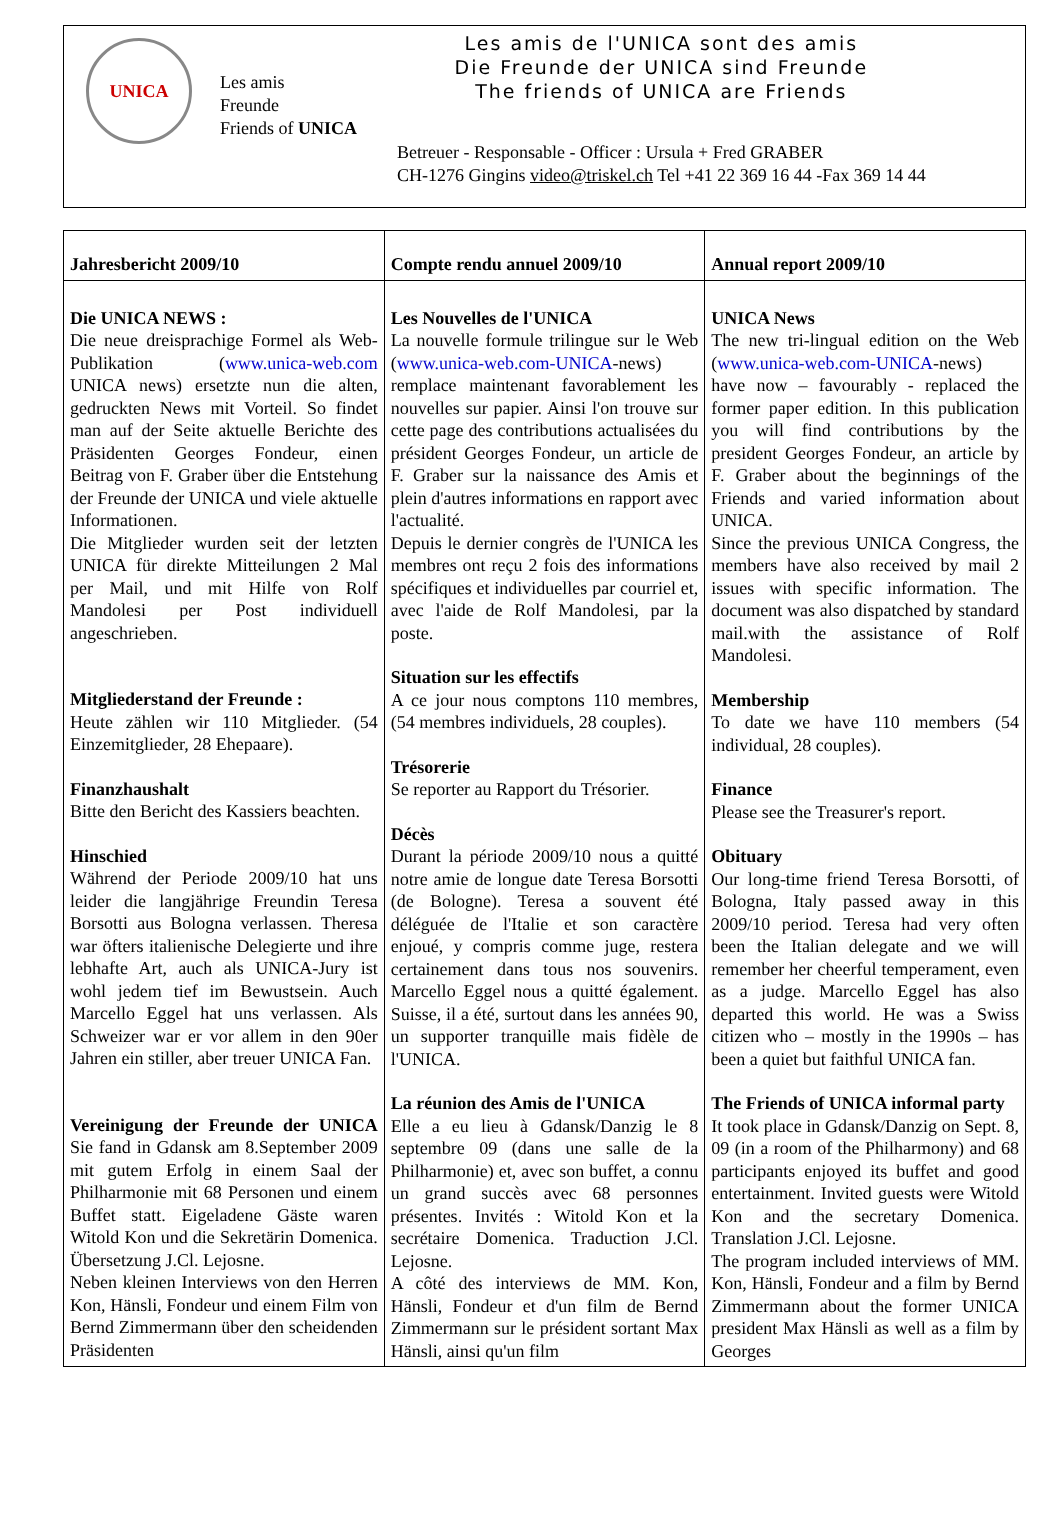UNICA
Les amis
Freunde
Friends of UNICA
Les amis de l'UNICA sont des amis
Die Freunde der UNICA sind Freunde
The friends of UNICA are Friends
Betreuer - Responsable - Officer : Ursula + Fred GRABER
CH-1276 Gingins video@triskel.ch Tel +41 22 369 16 44 -Fax 369 14 44
| Jahresbericht 2009/10 | Compte rendu annuel 2009/10 | Annual report 2009/10 |
| --- | --- | --- |
| Die UNICA NEWS : Die neue dreisprachige Formel als Web-Publikation ( www.unica-web.com UNICA news) ersetzte nun die alten, gedruckten News mit Vorteil. So findet man auf der Seite aktuelle Berichte des Präsidenten Georges Fondeur, einen Beitrag von F. Graber über die Entstehung der Freunde der UNICA und viele aktuelle Informationen. Die Mitglieder wurden seit der letzten UNICA für direkte Mitteilungen 2 Mal per Mail, und mit Hilfe von Rolf Mandolesi per Post individuell angeschrieben. Mitgliederstand der Freunde : Heute zählen wir 110 Mitglieder. (54 Einzemitglieder, 28 Ehepaare). Finanzhaushalt Bitte den Bericht des Kassiers beachten. Hinschied Während der Periode 2009/10 hat uns leider die langjährige Freundin Teresa Borsotti aus Bologna verlassen. Theresa war öfters italienische Delegierte und ihre lebhafte Art, auch als UNICA-Jury ist wohl jedem tief im Bewustsein. Auch Marcello Eggel hat uns verlassen. Als Schweizer war er vor allem in den 90er Jahren ein stiller, aber treuer UNICA Fan. Vereinigung der Freunde der UNICA Sie fand in Gdansk am 8.September 2009 mit gutem Erfolg in einem Saal der Philharmonie mit 68 Personen und einem Buffet statt. Eigeladene Gäste waren Witold Kon und die Sekretärin Domenica. Übersetzung J.Cl. Lejosne. Neben kleinen Interviews von den Herren Kon, Hänsli, Fondeur und einem Film von Bernd Zimmermann über den scheidenden Präsidenten | Les Nouvelles de l'UNICA La nouvelle formule trilingue sur le Web ( www.unica-web.com-UNICA -news) remplace maintenant favorablement les nouvelles sur papier. Ainsi l'on trouve sur cette page des contributions actualisées du président Georges Fondeur, un article de F. Graber sur la naissance des Amis et plein d'autres informations en rapport avec l'actualité. Depuis le dernier congrès de l'UNICA les membres ont reçu 2 fois des informations spécifiques et individuelles par courriel et, avec l'aide de Rolf Mandolesi, par la poste. Situation sur les effectifs A ce jour nous comptons 110 membres, (54 membres individuels, 28 couples). Trésorerie Se reporter au Rapport du Trésorier. Décès Durant la période 2009/10 nous a quitté notre amie de longue date Teresa Borsotti (de Bologne). Teresa a souvent été déléguée de l'Italie et son caractère enjoué, y compris comme juge, restera certainement dans tous nos souvenirs. Marcello Eggel nous a quitté également. Suisse, il a été, surtout dans les années 90, un supporter tranquille mais fidèle de l'UNICA. La réunion des Amis de l'UNICA Elle a eu lieu à Gdansk/Danzig le 8 septembre 09 (dans une salle de la Philharmonie) et, avec son buffet, a connu un grand succès avec 68 personnes présentes. Invités : Witold Kon et la secrétaire Domenica. Traduction J.Cl. Lejosne. A côté des interviews de MM. Kon, Hänsli, Fondeur et d'un film de Bernd Zimmermann sur le président sortant Max Hänsli, ainsi qu'un film | UNICA News The new tri-lingual edition on the Web ( www.unica-web.com-UNICA -news) have now – favourably - replaced the former paper edition. In this publication you will find contributions by the president Georges Fondeur, an article by F. Graber about the beginnings of the Friends and varied information about UNICA. Since the previous UNICA Congress, the members have also received by mail 2 issues with specific information. The document was also dispatched by standard mail.with the assistance of Rolf Mandolesi. Membership To date we have 110 members (54 individual, 28 couples). Finance Please see the Treasurer's report. Obituary Our long-time friend Teresa Borsotti, of Bologna, Italy passed away in this 2009/10 period. Teresa had very often been the Italian delegate and we will remember her cheerful temperament, even as a judge. Marcello Eggel has also departed this world. He was a Swiss citizen who – mostly in the 1990s – has been a quiet but faithful UNICA fan. The Friends of UNICA informal party It took place in Gdansk/Danzig on Sept. 8, 09 (in a room of the Philharmony) and 68 participants enjoyed its buffet and good entertainment. Invited guests were Witold Kon and the secretary Domenica. Translation J.Cl. Lejosne. The program included interviews of MM. Kon, Hänsli, Fondeur and a film by Bernd Zimmermann about the former UNICA president Max Hänsli as well as a film by Georges |